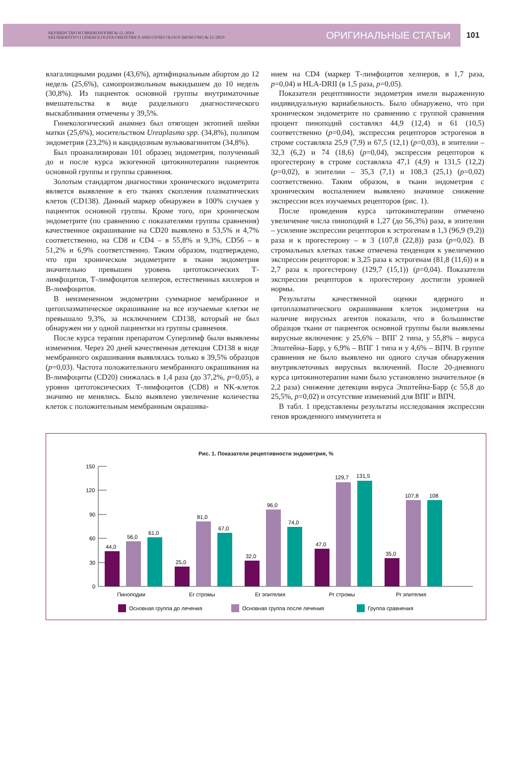АКУШЕРСТВО И ГИНЕКОЛОГИЯ № 12 /2019
AKUSHERSTVO I GINEKOLOGIYA/OBSTETRICS AND GYNECOLOGY (MOSCOW) № 12 /2019
ОРИГИНАЛЬНЫЕ СТАТЬИ
101
влагалищными родами (43,6%), артифициальным абортом до 12 недель (25,6%), самопроизвольным выкидышем до 10 недель (30,8%). Из пациенток основной группы внутриматочные вмешательства в виде раздельного диагностического выскабливания отмечены у 39,5%.
Гинекологический анамнез был отягощен эктопией шейки матки (25,6%), носительством Ureaplasma spp. (34,8%), полипом эндометрия (23,2%) и кандидозным вульвовагинитом (34,8%).
Был проанализирован 101 образец эндометрия, полученный до и после курса экзогенной цитокинотерапии пациенток основной группы и группы сравнения.
Золотым стандартом диагностики хронического эндометрита является выявление в его тканях скопления плазматических клеток (CD138). Данный маркер обнаружен в 100% случаев у пациенток основной группы. Кроме того, при хроническом эндометрите (по сравнению с показателями группы сравнения) качественное окрашивание на CD20 выявлено в 53,5% и 4,7% соответственно, на CD8 и CD4 – в 55,8% и 9,3%, CD56 – в 51,2% и 6,9% соответственно. Таким образом, подтверждено, что при хроническом эндометрите в ткани эндометрия значительно превышен уровень цитотоксических Т-лимфоцитов, Т-лимфоцитов хелперов, естественных киллеров и В-лимфоцитов.
В неизмененном эндометрии суммарное мембранное и цитоплазматическое окрашивание на все изучаемые клетки не превышало 9,3%, за исключением CD138, который не был обнаружен ни у одной пациентки из группы сравнения.
После курса терапии препаратом Суперлимф были выявлены изменения. Через 20 дней качественная детекция CD138 в виде мембранного окрашивания выявлялась только в 39,5% образцов (p=0,03). Частота положительного мембранного окрашивания на В-лимфоциты (CD20) снижалась в 1,4 раза (до 37,2%, p=0,05), а уровни цитотоксических Т-лимфоцитов (CD8) и NK-клеток значимо не менялись. Было выявлено увеличение количества клеток с положительным мембранным окрашива-
нием на CD4 (маркер Т-лимфоцитов хелперов, в 1,7 раза, p=0,04) и HLA-DRII (в 1,5 раза, p=0,05).
Показатели рецептивности эндометрия имели выраженную индивидуальную вариабельность. Было обнаружено, что при хроническом эндометрите по сравнению с группой сравнения процент пиноподий составлял 44,9 (12,4) и 61 (10,5) соответственно (p=0,04), экспрессия рецепторов эстрогенов в строме составляла 25,9 (7,9) и 67,5 (12,1) (p=0,03), в эпителии – 32,3 (6,2) и 74 (18,6) (p=0,04), экспрессия рецепторов к прогестерону в строме составляла 47,1 (4,9) и 131,5 (12,2) (p=0,02), в эпителии – 35,3 (7,1) и 108,3 (25,1) (p=0,02) соответственно. Таким образом, в ткани эндометрия с хроническим воспалением выявлено значимое снижение экспрессии всех изучаемых рецепторов (рис. 1).
После проведения курса цитокинотерапии отмечено увеличение числа пиноподий в 1,27 (до 56,3%) раза, в эпителии – усиление экспрессии рецепторов к эстрогенам в 1,3 (96,9 (9,2)) раза и к прогестерону – в 3 (107,8 (22,8)) раза (p=0,02). В стромальных клетках также отмечена тенденция к увеличению экспрессии рецепторов: в 3,25 раза к эстрогенам (81,8 (11,6)) и в 2,7 раза к прогестерону (129,7 (15,1)) (p=0,04). Показатели экспрессии рецепторов к прогестерону достигли уровней нормы.
Результаты качественной оценки ядерного и цитоплазматического окрашивания клеток эндометрия на наличие вирусных агентов показали, что в большинстве образцов ткани от пациенток основной группы были выявлены вирусные включения: у 25,6% – ВПГ 2 типа, у 55,8% – вируса Эпштейна–Барр, у 6,9% – ВПГ 1 типа и у 4,6% – ВПЧ. В группе сравнения не было выявлено ни одного случая обнаружения внутриклеточных вирусных включений. После 20-дневного курса цитокинотерапии нами было установлено значительное (в 2,2 раза) снижение детекции вируса Эпштейна-Барр (с 55,8 до 25,5%, p=0,02) и отсутствие изменений для ВПГ и ВПЧ.
В табл. 1 представлены результаты исследования экспрессии генов врожденного иммунитета и
Рис. 1. Показатели рецептивности эндометрия, %
150
120
90
60
30
0
44,0
56,0
61,0
25,0
81,0
67,0
32,0
96,0
74,0
47,0
129,7
131,5
35,0
107,8
108
Пиноподии
Er стромы
Er эпителия
Pr стромы
Pr эпителия
Основная группа до лечения
Основная группа после лечения
Группа сравнения